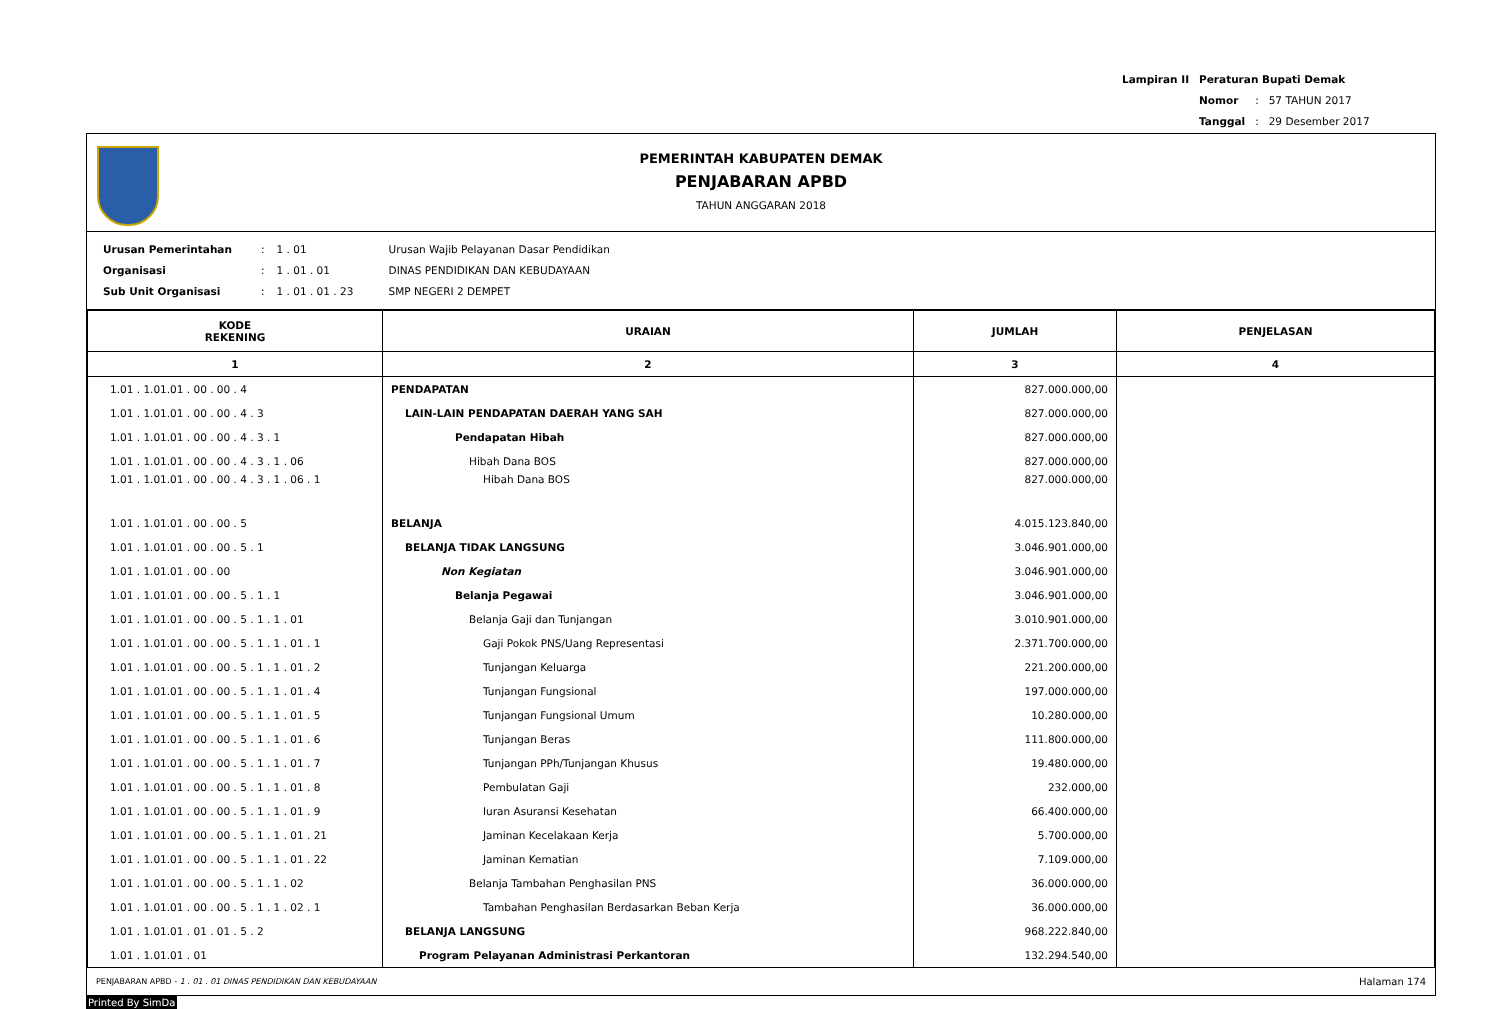| Lampiran II | Peraturan Bupati Demak | | |
| | Nomor | : | 57 TAHUN 2017 |
| | Tanggal | : | 29 Desember 2017 |
PEMERINTAH KABUPATEN DEMAK
PENJABARAN APBD
TAHUN ANGGARAN 2018
| Urusan Pemerintahan | : | 1 . 01 | Urusan Wajib Pelayanan Dasar Pendidikan |
| Organisasi | : | 1 . 01 . 01 | DINAS PENDIDIKAN DAN KEBUDAYAAN |
| Sub Unit Organisasi | : | 1 . 01 . 01 . 23 | SMP NEGERI 2 DEMPET |
| KODE REKENING | URAIAN | JUMLAH | PENJELASAN |
| --- | --- | --- | --- |
| 1 | 2 | 3 | 4 |
| 1.01 . 1.01.01 . 00 . 00 . 4 | PENDAPATAN | 827.000.000,00 | |
| 1.01 . 1.01.01 . 00 . 00 . 4 . 3 | LAIN-LAIN PENDAPATAN DAERAH YANG SAH | 827.000.000,00 | |
| 1.01 . 1.01.01 . 00 . 00 . 4 . 3 . 1 | Pendapatan Hibah | 827.000.000,00 | |
| 1.01 . 1.01.01 . 00 . 00 . 4 . 3 . 1 . 06 | Hibah Dana BOS | 827.000.000,00 | |
| 1.01 . 1.01.01 . 00 . 00 . 4 . 3 . 1 . 06 . 1 | Hibah Dana BOS | 827.000.000,00 | |
| 1.01 . 1.01.01 . 00 . 00 . 5 | BELANJA | 4.015.123.840,00 | |
| 1.01 . 1.01.01 . 00 . 00 . 5 . 1 | BELANJA TIDAK LANGSUNG | 3.046.901.000,00 | |
| 1.01 . 1.01.01 . 00 . 00 | Non Kegiatan | 3.046.901.000,00 | |
| 1.01 . 1.01.01 . 00 . 00 . 5 . 1 . 1 | Belanja Pegawai | 3.046.901.000,00 | |
| 1.01 . 1.01.01 . 00 . 00 . 5 . 1 . 1 . 01 | Belanja Gaji dan Tunjangan | 3.010.901.000,00 | |
| 1.01 . 1.01.01 . 00 . 00 . 5 . 1 . 1 . 01 . 1 | Gaji Pokok PNS/Uang Representasi | 2.371.700.000,00 | |
| 1.01 . 1.01.01 . 00 . 00 . 5 . 1 . 1 . 01 . 2 | Tunjangan Keluarga | 221.200.000,00 | |
| 1.01 . 1.01.01 . 00 . 00 . 5 . 1 . 1 . 01 . 4 | Tunjangan Fungsional | 197.000.000,00 | |
| 1.01 . 1.01.01 . 00 . 00 . 5 . 1 . 1 . 01 . 5 | Tunjangan Fungsional Umum | 10.280.000,00 | |
| 1.01 . 1.01.01 . 00 . 00 . 5 . 1 . 1 . 01 . 6 | Tunjangan Beras | 111.800.000,00 | |
| 1.01 . 1.01.01 . 00 . 00 . 5 . 1 . 1 . 01 . 7 | Tunjangan PPh/Tunjangan Khusus | 19.480.000,00 | |
| 1.01 . 1.01.01 . 00 . 00 . 5 . 1 . 1 . 01 . 8 | Pembulatan Gaji | 232.000,00 | |
| 1.01 . 1.01.01 . 00 . 00 . 5 . 1 . 1 . 01 . 9 | Iuran Asuransi Kesehatan | 66.400.000,00 | |
| 1.01 . 1.01.01 . 00 . 00 . 5 . 1 . 1 . 01 . 21 | Jaminan Kecelakaan Kerja | 5.700.000,00 | |
| 1.01 . 1.01.01 . 00 . 00 . 5 . 1 . 1 . 01 . 22 | Jaminan Kematian | 7.109.000,00 | |
| 1.01 . 1.01.01 . 00 . 00 . 5 . 1 . 1 . 02 | Belanja Tambahan Penghasilan PNS | 36.000.000,00 | |
| 1.01 . 1.01.01 . 00 . 00 . 5 . 1 . 1 . 02 . 1 | Tambahan Penghasilan Berdasarkan Beban Kerja | 36.000.000,00 | |
| 1.01 . 1.01.01 . 01 . 01 . 5 . 2 | BELANJA LANGSUNG | 968.222.840,00 | |
| 1.01 . 1.01.01 . 01 | Program Pelayanan Administrasi Perkantoran | 132.294.540,00 | |
PENJABARAN APBD - 1 . 01 . 01 DINAS PENDIDIKAN DAN KEBUDAYAAN Halaman 174
Printed By SimDa